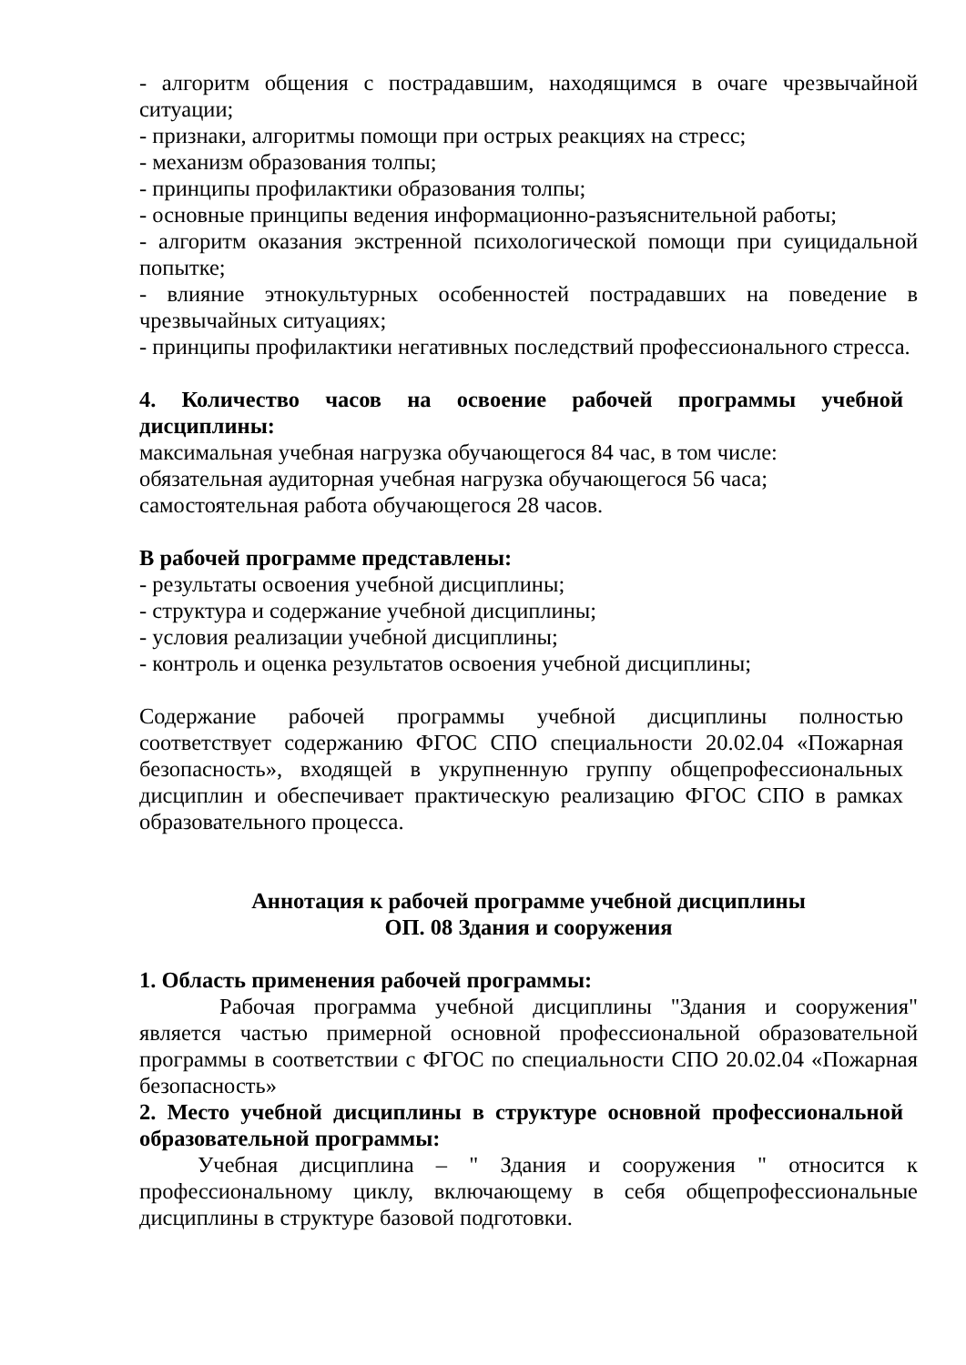- алгоритм общения с пострадавшим, находящимся в очаге чрезвычайной ситуации;
- признаки, алгоритмы помощи при острых реакциях на стресс;
- механизм образования толпы;
- принципы профилактики образования толпы;
- основные принципы ведения информационно-разъяснительной работы;
- алгоритм оказания экстренной психологической помощи при суицидальной попытке;
- влияние этнокультурных особенностей пострадавших на поведение в чрезвычайных ситуациях;
- принципы профилактики негативных последствий профессионального стресса.
4. Количество часов на освоение рабочей программы учебной дисциплины:
максимальная учебная нагрузка обучающегося 84 час, в том числе:
обязательная аудиторная учебная нагрузка обучающегося 56 часа;
самостоятельная работа обучающегося 28 часов.
В рабочей программе представлены:
- результаты освоения учебной дисциплины;
- структура и содержание учебной дисциплины;
- условия реализации учебной дисциплины;
- контроль и оценка результатов освоения учебной дисциплины;
Содержание рабочей программы учебной дисциплины полностью соответствует содержанию ФГОС СПО специальности 20.02.04 «Пожарная безопасность», входящей в укрупненную группу общепрофессиональных дисциплин и обеспечивает практическую реализацию ФГОС СПО в рамках образовательного процесса.
Аннотация к рабочей программе учебной дисциплины
ОП. 08 Здания и сооружения
1. Область применения рабочей программы:
Рабочая программа учебной дисциплины "Здания и сооружения" является частью примерной основной профессиональной образовательной программы в соответствии с ФГОС по специальности СПО 20.02.04 «Пожарная безопасность»
2. Место учебной дисциплины в структуре основной профессиональной образовательной программы:
Учебная дисциплина – " Здания и сооружения " относится к профессиональному циклу, включающему в себя общепрофессиональные дисциплины в структуре базовой подготовки.